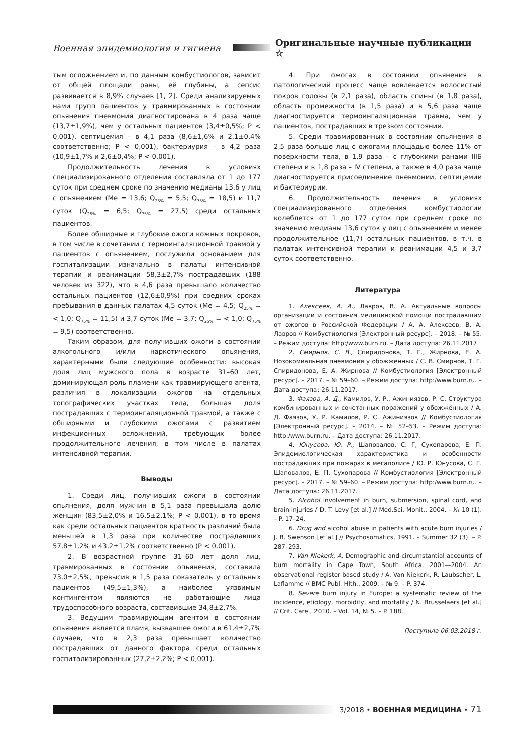Военная эпидемиология и гигиена
Оригинальные научные публикации ☆
тым осложнением и, по данным комбустиологов, зависит от общей площади раны, её глубины, а сепсис развивается в 8,9% случаев [1, 2]. Среди анализируемых нами групп пациентов у травмированных в состоянии опьянения пневмония диагностирована в 4 раза чаще (13,7±1,9%), чем у остальных пациентов (3,4±0,5%; P < 0,001), септицемия – в 4,1 раза (8,6±1,6% и 2,1±0,4% соответственно; P < 0,001), бактериурия – в 4,2 раза (10,9±1,7% и 2,6±0,4%; P < 0,001).
Продолжительность лечения в условиях специализированного отделения составляла от 1 до 177 суток при среднем сроке по значению медианы 13,6 у лиц с опьянением (Me = 13,6; Q<sub>25%</sub> = 5,5; Q<sub>75%</sub> = 18,5) и 11,7 суток (Q<sub>25%</sub> = 6,5; Q<sub>75%</sub> = 27,5) среди остальных пациентов.
Более обширные и глубокие ожоги кожных покровов, в том числе в сочетании с термоингаляционной травмой у пациентов с опьянением, послужили основанием для госпитализации изначально в палаты интенсивной терапии и реанимации 58,3±2,7% пострадавших (188 человек из 322), что в 4,6 раза превышало количество остальных пациентов (12,6±0,9%) при средних сроках пребывания в данных палатах 4,5 суток (Me = 4,5; Q<sub>25%</sub> = < 1,0; Q<sub>75%</sub> = 11,5) и 3,7 суток (Me = 3,7; Q<sub>25%</sub> = < 1,0; Q<sub>75%</sub> = 9,5) соответственно.
Таким образом, для получивших ожоги в состоянии алкогольного и/или наркотического опьянения, характерными были следующие особенности: высокая доля лиц мужского пола в возрасте 31–60 лет, доминирующая роль пламени как травмирующего агента, различия в локализации ожогов на отдельных топографических участках тела, большая доля пострадавших с термоингаляционной травмой, а также с обширными и глубокими ожогами с развитием инфекционных осложнений, требующих более продолжительного лечения, в том числе в палатах интенсивной терапии.
Выводы
1. Среди лиц, получивших ожоги в состоянии опьянения, доля мужчин в 5,1 раза превышала долю женщин (83,5±2,0% и 16,5±2,1%; P < 0,001), в то время как среди остальных пациентов кратность различий была меньшей в 1,3 раза при количестве пострадавших 57,8±1,2% и 43,2±1,2% соответственно (P < 0,001).
2. В возрастной группе 31–60 лет доля лиц, травмированных в состоянии опьянения, составила 73,0±2,5%, превысив в 1,5 раза показатель у остальных пациентов (49,5±1,3%), а наиболее уязвимым контингентом являются не работающие лица трудоспособного возраста, составившие 34,8±2,7%.
3. Ведущим травмирующим агентом в состоянии опьянения является пламя, вызвавшее ожоги в 61,4±2,7% случаев, что в 2,3 раза превышает количество пострадавших от данного фактора среди остальных госпитализированных (27,2±2,2%; P < 0,001).
4. При ожогах в состоянии опьянения в патологический процесс чаще вовлекается волосистый покров головы (в 2,1 раза), область спины (в 1,8 раза), область промежности (в 1,5 раза) и в 5,6 раза чаще диагностируется термоингаляционная травма, чем у пациентов, пострадавших в трезвом состоянии.
5. Среди травмированных в состоянии опьянения в 2,5 раза больше лиц с ожогами площадью более 11% от поверхности тела, в 1,9 раза – с глубокими ранами IIIБ степени и в 1,8 раза – IV степени, а также в 4,0 раза чаще диагностируется присоединение пневмонии, септицемии и бактериурии.
6. Продолжительность лечения в условиях специализированного отделения комбустиологии колеблется от 1 до 177 суток при среднем сроке по значению медианы 13,6 суток у лиц с опьянением и менее продолжительное (11,7) остальных пациентов, в т.ч. в палатах интенсивной терапии и реанимации 4,5 и 3,7 суток соответственно.
Литература
1. Алексеев, А. А., Лавров, В. А. Актуальные вопросы организации и состояния медицинской помощи пострадавшим от ожогов в Российской Федерации / А. А. Алексеев, В. А. Лавров // Комбустиология [Электронный ресурс]. – 2018. – № 55. – Режим доступа: http:/www.burn.ru. – Дата доступа: 26.11.2017.
2. Смирнов, С. В., Спиридонова, Т. Г., Жирнова, Е. А. Нозокомиальная пневмония у обожжённых / С. В. Смирнов, Т. Г. Спиридонова, Е. А. Жирнова // Комбустиология [Электронный ресурс]. – 2017. – № 59–60. – Режим доступа: http:/www.burn.ru. – Дата доступа: 26.11.2017.
3. Фаязов, А. Д., Камилов, У. Р., Ажиниязов, Р. С. Структура комбинированных и сочетанных поражений у обожжённых / А. Д. Фаязов, У. Р. Камилов, Р. С. Ажиниязов // Комбустиология [Электронный ресурс]. – 2014. – № 52–53. – Режим доступа: http:/www.burn.ru. – Дата доступа: 26.11.2017.
4. Юнусова, Ю. Р., Шаповалов, С. Г, Сухопарова, Е. П. Эпидемиологическая характеристика и особенности пострадавших при пожарах в мегаполисе / Ю. Р. Юнусова, С. Г. Шаповалов, Е. П. Сухопарова // Комбустиология [Электронный ресурс]. – 2017. – № 59–60. – Режим доступа: http:/www.burn.ru. – Дата доступа: 26.11.2017.
5. Alcohol involvement in burn, submersion, spinal cord, and brain injuries / D. T. Levy [et al.] // Med.Sci. Monit., 2004. – № 10 (1). – P. 17–24.
6. Drug and alcohol abuse in patients with acute burn injuries / J. B. Swenson [et al.] // Psychosomatics, 1991. – Summer 32 (3). – P. 287–293.
7. Van Niekerk, A. Demographic and circumstantial accounts of burn mortality in Cape Town, South Africa, 2001—2004. An observational register based study / A. Van Niekerk, R. Laubscher, L. Laflamme // BMC Publ. Hlth., 2009. – № 9. – P. 374.
8. Severe burn injury in Europe: a systematic review of the incidence, etiology, morbidity, and mortality / N. Brusselaers [et al.] // Crit. Care., 2010. – Vol. 14, № 5. – P. 188.
Поступила 06.03.2018 г.
3/2018 • ВОЕННАЯ МЕДИЦИНА • 71